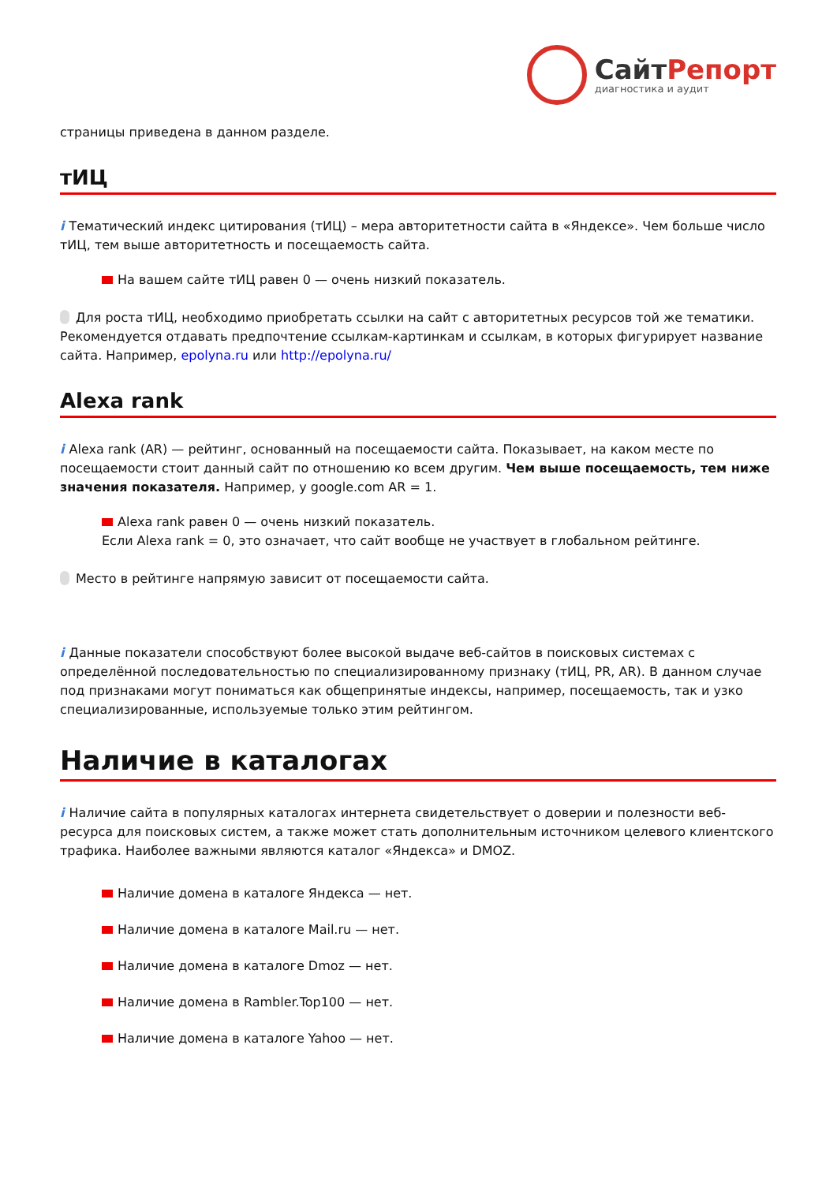СайтРепорт
диагностика и аудит
страницы приведена в данном разделе.
тИЦ
i Тематический индекс цитирования (тИЦ) – мера авторитетности сайта в «Яндексе». Чем больше число тИЦ, тем выше авторитетность и посещаемость сайта.
На вашем сайте тИЦ равен 0 — очень низкий показатель.
Для роста тИЦ, необходимо приобретать ссылки на сайт с авторитетных ресурсов той же тематики. Рекомендуется отдавать предпочтение ссылкам-картинкам и ссылкам, в которых фигурирует название сайта. Например, epolyna.ru или http://epolyna.ru/
Alexa rank
i Alexa rank (AR) — рейтинг, основанный на посещаемости сайта. Показывает, на каком месте по посещаемости стоит данный сайт по отношению ко всем другим. Чем выше посещаемость, тем ниже значения показателя. Например, у google.com AR = 1.
Alexa rank равен 0 — очень низкий показатель.
Если Alexa rank = 0, это означает, что сайт вообще не участвует в глобальном рейтинге.
Место в рейтинге напрямую зависит от посещаемости сайта.
i Данные показатели способствуют более высокой выдаче веб-сайтов в поисковых системах с определённой последовательностью по специализированному признаку (тИЦ, PR, AR). В данном случае под признаками могут пониматься как общепринятые индексы, например, посещаемость, так и узко специализированные, используемые только этим рейтингом.
Наличие в каталогах
i Наличие сайта в популярных каталогах интернета свидетельствует о доверии и полезности веб-ресурса для поисковых систем, а также может стать дополнительным источником целевого клиентского трафика. Наиболее важными являются каталог «Яндекса» и DMOZ.
Наличие домена в каталоге Яндекса — нет.
Наличие домена в каталоге Mail.ru — нет.
Наличие домена в каталоге Dmoz — нет.
Наличие домена в Rambler.Top100 — нет.
Наличие домена в каталоге Yahoo — нет.